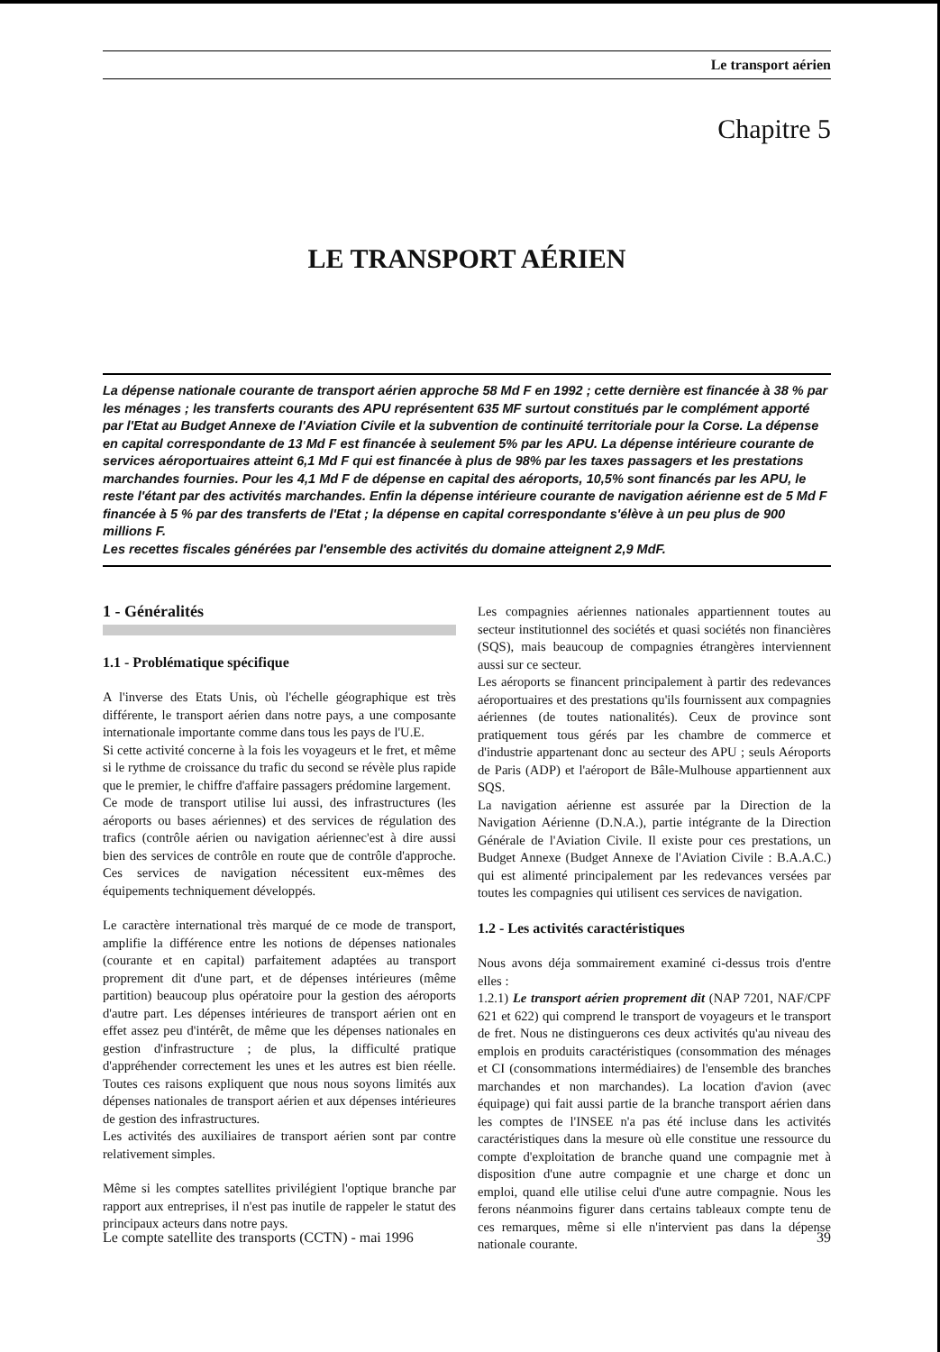Le transport aérien
Chapitre 5
LE TRANSPORT AÉRIEN
La dépense nationale courante de transport aérien approche 58 Md F en 1992 ; cette dernière est financée à 38 % par les ménages ; les transferts courants des APU représentent 635 MF surtout constitués par le complément apporté par l'Etat au Budget Annexe de l'Aviation Civile et la subvention de continuité territoriale pour la Corse. La dépense en capital correspondante de 13 Md F est financée à seulement 5% par les APU. La dépense intérieure courante de services aéroportuaires atteint 6,1 Md F qui est financée à plus de 98% par les taxes passagers et les prestations marchandes fournies. Pour les 4,1 Md F de dépense en capital des aéroports, 10,5% sont financés par les APU, le reste l'étant par des activités marchandes. Enfin la dépense intérieure courante de navigation aérienne est de 5 Md F financée à 5 % par des transferts de l'Etat ; la dépense en capital correspondante s'élève à un peu plus de 900 millions F.
Les recettes fiscales générées par l'ensemble des activités du domaine atteignent 2,9 MdF.
1 - Généralités
1.1 - Problématique spécifique
A l'inverse des Etats Unis, où l'échelle géographique est très différente, le transport aérien dans notre pays, a une composante internationale importante comme dans tous les pays de l'U.E.
Si cette activité concerne à la fois les voyageurs et le fret, et même si le rythme de croissance du trafic du second se révèle plus rapide que le premier, le chiffre d'affaire passagers prédomine largement.
Ce mode de transport utilise lui aussi, des infrastructures (les aéroports ou bases aériennes) et des services de régulation des trafics (contrôle aérien ou navigation aériennec'est à dire aussi bien des services de contrôle en route que de contrôle d'approche. Ces services de navigation nécessitent eux-mêmes des équipements techniquement développés.
Le caractère international très marqué de ce mode de transport, amplifie la différence entre les notions de dépenses nationales (courante et en capital) parfaitement adaptées au transport proprement dit d'une part, et de dépenses intérieures (même partition) beaucoup plus opératoire pour la gestion des aéroports d'autre part. Les dépenses intérieures de transport aérien ont en effet assez peu d'intérêt, de même que les dépenses nationales en gestion d'infrastructure ; de plus, la difficulté pratique d'appréhender correctement les unes et les autres est bien réelle. Toutes ces raisons expliquent que nous nous soyons limités aux dépenses nationales de transport aérien et aux dépenses intérieures de gestion des infrastructures.
Les activités des auxiliaires de transport aérien sont par contre relativement simples.
Même si les comptes satellites privilégient l'optique branche par rapport aux entreprises, il n'est pas inutile de rappeler le statut des principaux acteurs dans notre pays.
Les compagnies aériennes nationales appartiennent toutes au secteur institutionnel des sociétés et quasi sociétés non financières (SQS), mais beaucoup de compagnies étrangères interviennent aussi sur ce secteur.
Les aéroports se financent principalement à partir des redevances aéroportuaires et des prestations qu'ils fournissent aux compagnies aériennes (de toutes nationalités). Ceux de province sont pratiquement tous gérés par les chambre de commerce et d'industrie appartenant donc au secteur des APU ; seuls Aéroports de Paris (ADP) et l'aéroport de Bâle-Mulhouse appartiennent aux SQS.
La navigation aérienne est assurée par la Direction de la Navigation Aérienne (D.N.A.), partie intégrante de la Direction Générale de l'Aviation Civile. Il existe pour ces prestations, un Budget Annexe (Budget Annexe de l'Aviation Civile : B.A.A.C.) qui est alimenté principalement par les redevances versées par toutes les compagnies qui utilisent ces services de navigation.
1.2 - Les activités caractéristiques
Nous avons déja sommairement examiné ci-dessus trois d'entre elles :
1.2.1) Le transport aérien proprement dit (NAP 7201, NAF/CPF 621 et 622) qui comprend le transport de voyageurs et le transport de fret. Nous ne distinguerons ces deux activités qu'au niveau des emplois en produits caractéristiques (consommation des ménages et CI (consommations intermédiaires) de l'ensemble des branches marchandes et non marchandes). La location d'avion (avec équipage) qui fait aussi partie de la branche transport aérien dans les comptes de l'INSEE n'a pas été incluse dans les activités caractéristiques dans la mesure où elle constitue une ressource du compte d'exploitation de branche quand une compagnie met à disposition d'une autre compagnie et une charge et donc un emploi, quand elle utilise celui d'une autre compagnie. Nous les ferons néanmoins figurer dans certains tableaux compte tenu de ces remarques, même si elle n'intervient pas dans la dépense nationale courante.
Le compte satellite des transports (CCTN) - mai 1996 39